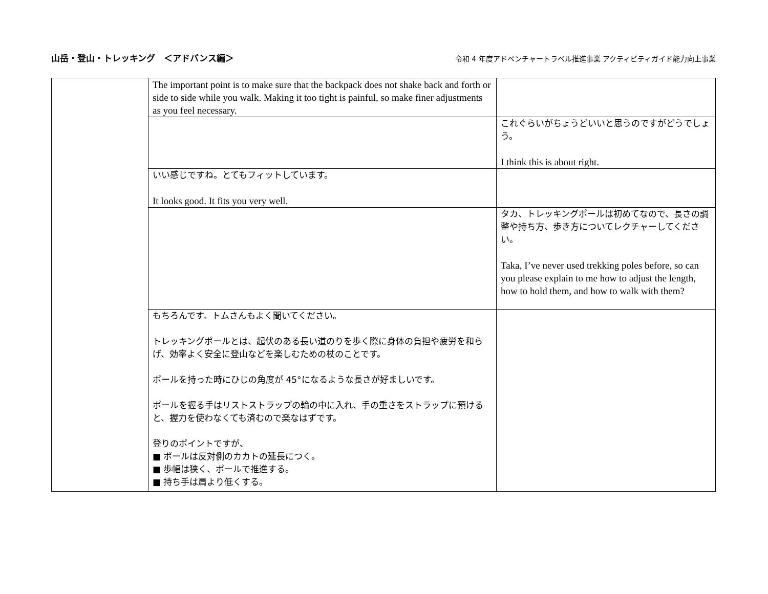山岳・登山・トレッキング　＜アドバンス編＞ 令和 4 年度アドベンチャートラベル推進事業 アクティビティガイド能力向上事業
| | The important point is to make sure that the backpack does not shake back and forth or side to side while you walk. Making it too tight is painful, so make finer adjustments as you feel necessary. | |
| | | これぐらいがちょうどいいと思うのですがどうでしょう。 I think this is about right. |
| | いい感じですね。とてもフィットしています。 It looks good. It fits you very well. | |
| | | タカ、トレッキングポールは初めてなので、長さの調整や持ち方、歩き方についてレクチャーしてください。 Taka, I’ve never used trekking poles before, so can you please explain to me how to adjust the length, how to hold them, and how to walk with them? |
| | もちろんです。トムさんもよく聞いてください。 トレッキングポールとは、起伏のある長い道のりを歩く際に身体の負担や疲労を和らげ、効率よく安全に登山などを楽しむための杖のことです。 ポールを持った時にひじの角度が 45°になるような長さが好ましいです。 ポールを握る手はリストストラップの輪の中に入れ、手の重さをストラップに預けると、握力を使わなくても済むので楽なはずです。 登りのポイントですが、 ■ ポールは反対側のカカトの延長につく。 ■ 歩幅は狭く、ポールで推進する。 ■ 持ち手は肩より低くする。 | |